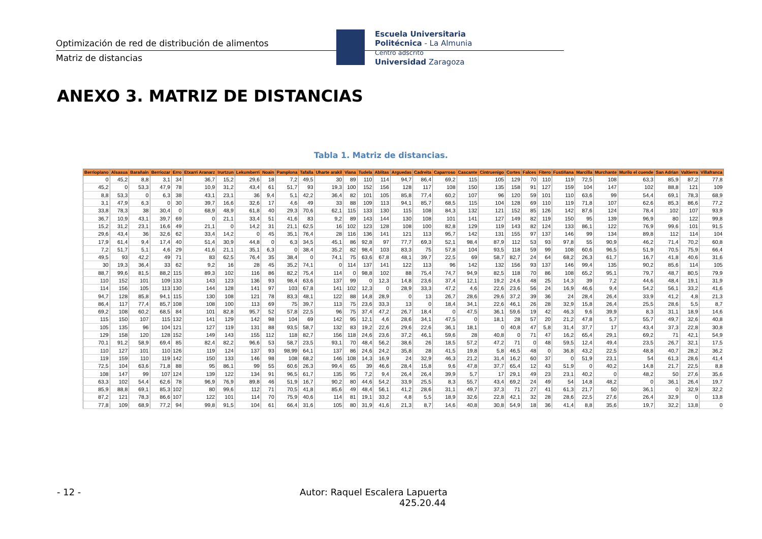Optimización de red de distribución de alimentos
Matriz de distancias
Escuela Universitaria
Politécnica - La Almunia
Centro adscrito
Universidad Zaragoza
ANEXO 3. MATRIZ DE DISTANCIAS
Tabla 1. Matriz de distancias.
| Berrioplano | Alsasua | Barañain | Berriozar | Erro | Etxarri Aranarz | Irurtzun | Lekumberri | Noain | Pamplona | Tafalla | Uharte arakil | Viana | Tudela | Ablitas | Arguedas | Cadreita | Caparroso | Cascante | Cintruenigo | Cortes | Falces | Fitero | Fustiñana | Marcilla | Murchante | Murilo el cuende | San Adrian | Valtierra | Villafranca |
| --- | --- | --- | --- | --- | --- | --- | --- | --- | --- | --- | --- | --- | --- | --- | --- | --- | --- | --- | --- | --- | --- | --- | --- | --- | --- | --- | --- | --- | --- |
| 0 | 45,2 | 8,8 | 3,1 | 34 | 36,7 | 15,2 | 29,6 | 18 | 7,2 | 49,5 | 30 | 89 | 110 | 114 | 94,7 | 86,4 | 69,2 | 115 | 105 | 129 | 70 | 110 | 119 | 72,5 | 108 | 63,3 | 85,9 | 87,2 | 77,8 |
| 45,2 | 0 | 53,3 | 47,9 | 78 | 10,9 | 31,2 | 43,4 | 61 | 51,7 | 93 | 19,3 | 100 | 152 | 156 | 128 | 117 | 108 | 150 | 135 | 158 | 91 | 127 | 159 | 104 | 147 | 102 | 88,8 | 121 | 109 |
| 8,8 | 53,3 | 0 | 6,3 | 38 | 43,1 | 23,1 | 36 | 9,4 | 5,1 | 42,2 | 36,4 | 82 | 101 | 105 | 85,8 | 77,4 | 60,2 | 107 | 96 | 120 | 59 | 101 | 110 | 63,6 | 99 | 54,4 | 69,1 | 78,3 | 68,9 |
| 3,1 | 47,9 | 6,3 | 0 | 30 | 39,7 | 16,6 | 32,6 | 17 | 4,6 | 49 | 33 | 88 | 109 | 113 | 94,1 | 85,7 | 68,5 | 115 | 104 | 128 | 69 | 110 | 119 | 71,8 | 107 | 62,6 | 85,3 | 86,6 | 77,2 |
| 33,8 | 78,3 | 38 | 30,4 | 0 | 68,9 | 48,9 | 61,8 | 40 | 29,3 | 70,6 | 62,1 | 115 | 133 | 130 | 115 | 108 | 84,3 | 132 | 121 | 152 | 85 | 126 | 142 | 87,6 | 124 | 78,4 | 102 | 107 | 93,9 |
| 36,7 | 10,9 | 43,1 | 39,7 | 69 | 0 | 21,1 | 33,4 | 51 | 41,6 | 83 | 9,2 | 89 | 143 | 144 | 130 | 108 | 101 | 141 | 127 | 149 | 82 | 119 | 150 | 95 | 139 | 96,9 | 80 | 122 | 99,8 |
| 15,2 | 31,2 | 23,1 | 16,6 | 49 | 21,1 | 0 | 14,2 | 31 | 21,1 | 62,5 | 16 | 102 | 123 | 128 | 108 | 100 | 82,8 | 129 | 119 | 143 | 82 | 124 | 133 | 86,1 | 122 | 76,9 | 99,6 | 101 | 91,5 |
| 29,6 | 43,4 | 36 | 32,6 | 62 | 33,4 | 14,2 | 0 | 45 | 35,1 | 76,4 | 28 | 116 | 136 | 141 | 121 | 113 | 95,7 | 142 | 131 | 155 | 97 | 137 | 146 | 99 | 134 | 89,8 | 112 | 114 | 104 |
| 17,9 | 61,4 | 9,4 | 17,4 | 40 | 51,4 | 30,9 | 44,8 | 0 | 6,3 | 34,5 | 45,1 | 86 | 92,8 | 97 | 77,7 | 69,3 | 52,1 | 98,4 | 87,9 | 112 | 53 | 93 | 97,8 | 55 | 90,9 | 46,2 | 71,4 | 70,2 | 60,8 |
| 7,2 | 51,7 | 5,1 | 4,6 | 29 | 41,6 | 21,1 | 35,1 | 6,3 | 0 | 38,4 | 35,2 | 82 | 98,4 | 103 | 83,3 | 75 | 57,8 | 104 | 93,5 | 118 | 59 | 99 | 108 | 60,6 | 96,5 | 51,9 | 70,5 | 75,9 | 66,4 |
| 49,5 | 93 | 42,2 | 49 | 71 | 83 | 62,5 | 76,4 | 35 | 38,4 | 0 | 74,1 | 75 | 63,6 | 67,8 | 48,1 | 39,7 | 22,5 | 69 | 58,7 | 82,7 | 24 | 64 | 68,2 | 26,3 | 61,7 | 16,7 | 41,8 | 40,6 | 31,6 |
| 30 | 19,3 | 36,4 | 33 | 62 | 9,2 | 16 | 28 | 45 | 35,2 | 74,1 | 0 | 114 | 137 | 141 | 122 | 113 | 96 | 142 | 132 | 156 | 93 | 137 | 146 | 99,4 | 135 | 90,2 | 85,6 | 114 | 105 |
| 88,7 | 99,6 | 81,5 | 88,2 | 115 | 89,3 | 102 | 116 | 86 | 82,2 | 75,4 | 114 | 0 | 98,8 | 102 | 88 | 75,4 | 74,7 | 94,9 | 82,5 | 118 | 70 | 86 | 108 | 65,2 | 95,1 | 79,7 | 48,7 | 80,5 | 79,9 |
| 110 | 152 | 101 | 109 | 133 | 143 | 123 | 136 | 93 | 98,4 | 63,6 | 137 | 99 | 0 | 12,3 | 14,8 | 23,6 | 37,4 | 12,1 | 19,2 | 24,6 | 48 | 25 | 14,3 | 39 | 7,2 | 44,6 | 48,4 | 19,1 | 31,9 |
| 114 | 156 | 105 | 113 | 130 | 144 | 128 | 141 | 97 | 103 | 67,8 | 141 | 102 | 12,3 | 0 | 28,9 | 33,3 | 47,2 | 4,6 | 22,6 | 23,6 | 56 | 24 | 16,9 | 46,6 | 9,4 | 54,2 | 56,1 | 33,2 | 41,6 |
| 94,7 | 128 | 85,8 | 94,1 | 115 | 130 | 108 | 121 | 78 | 83,3 | 48,1 | 122 | 88 | 14,8 | 28,9 | 0 | 13 | 26,7 | 28,6 | 29,6 | 37,2 | 39 | 36 | 24 | 28,4 | 26,4 | 33,9 | 41,2 | 4,8 | 21,3 |
| 86,4 | 117 | 77,4 | 85,7 | 108 | 108 | 100 | 113 | 69 | 75 | 39,7 | 113 | 75 | 23,6 | 33,3 | 13 | 0 | 18,4 | 34,1 | 22,6 | 46,1 | 26 | 28 | 32,9 | 15,8 | 26,4 | 25,5 | 28,6 | 5,5 | 8,7 |
| 69,2 | 108 | 60,2 | 68,5 | 84 | 101 | 82,8 | 95,7 | 52 | 57,8 | 22,5 | 96 | 75 | 37,4 | 47,2 | 26,7 | 18,4 | 0 | 47,5 | 36,1 | 59,6 | 19 | 42 | 46,3 | 9,6 | 39,9 | 8,3 | 31,1 | 18,9 | 14,6 |
| 115 | 150 | 107 | 115 | 132 | 141 | 129 | 142 | 98 | 104 | 69 | 142 | 95 | 12,1 | 4,6 | 28,6 | 34,1 | 47,5 | 0 | 18,1 | 28 | 57 | 20 | 21,2 | 47,8 | 5,7 | 55,7 | 49,7 | 32,6 | 40,8 |
| 105 | 135 | 96 | 104 | 121 | 127 | 119 | 131 | 88 | 93,5 | 58,7 | 132 | 83 | 19,2 | 22,6 | 29,6 | 22,6 | 36,1 | 18,1 | 0 | 40,8 | 47 | 5,8 | 31,4 | 37,7 | 17 | 43,4 | 37,3 | 22,8 | 30,8 |
| 129 | 158 | 120 | 128 | 152 | 149 | 143 | 155 | 112 | 118 | 82,7 | 156 | 118 | 24,6 | 23,6 | 37,2 | 46,1 | 59,6 | 28 | 40,8 | 0 | 71 | 47 | 16,2 | 65,4 | 29,1 | 69,2 | 71 | 42,1 | 54,9 |
| 70,1 | 91,2 | 58,9 | 69,4 | 85 | 82,4 | 82,2 | 96,6 | 53 | 58,7 | 23,5 | 93,1 | 70 | 48,4 | 56,2 | 38,6 | 26 | 18,5 | 57,2 | 47,2 | 71 | 0 | 48 | 59,5 | 12,4 | 49,4 | 23,5 | 26,7 | 32,1 | 17,5 |
| 110 | 127 | 101 | 110 | 126 | 119 | 124 | 137 | 93 | 98,99 | 64,1 | 137 | 86 | 24,6 | 24,2 | 35,8 | 28 | 41,5 | 19,8 | 5,8 | 46,5 | 48 | 0 | 36,8 | 43,2 | 22,5 | 48,8 | 40,7 | 28,2 | 36,2 |
| 119 | 159 | 110 | 119 | 142 | 150 | 133 | 146 | 98 | 108 | 68,2 | 146 | 108 | 14,3 | 16,9 | 24 | 32,9 | 46,3 | 21,2 | 31,4 | 16,2 | 60 | 37 | 0 | 51,9 | 23,1 | 54 | 61,3 | 28,6 | 41,4 |
| 72,5 | 104 | 63,6 | 71,8 | 88 | 95 | 86,1 | 99 | 55 | 60,6 | 26,3 | 99,4 | 65 | 39 | 46,6 | 28,4 | 15,8 | 9,6 | 47,8 | 37,7 | 65,4 | 12 | 43 | 51,9 | 0 | 40,2 | 14,8 | 21,7 | 22,5 | 8,8 |
| 108 | 147 | 99 | 107 | 124 | 139 | 122 | 134 | 91 | 96,5 | 61,7 | 135 | 95 | 7,2 | 9,4 | 26,4 | 26,4 | 39,9 | 5,7 | 17 | 29,1 | 49 | 23 | 23,1 | 40,2 | 0 | 48,2 | 50 | 27,6 | 35,6 |
| 63,3 | 102 | 54,4 | 62,6 | 78 | 96,9 | 76,9 | 89,8 | 46 | 51,9 | 16,7 | 90,2 | 80 | 44,6 | 54,2 | 33,9 | 25,5 | 8,3 | 55,7 | 43,4 | 69,2 | 24 | 49 | 54 | 14,8 | 48,2 | 0 | 36,1 | 26,4 | 19,7 |
| 85,9 | 88,8 | 69,1 | 85,3 | 102 | 80 | 99,6 | 112 | 71 | 70,5 | 41,8 | 85,6 | 49 | 48,4 | 56,1 | 41,2 | 28,6 | 31,1 | 49,7 | 37,3 | 71 | 27 | 41 | 61,3 | 21,7 | 50 | 36,1 | 0 | 32,9 | 32,2 |
| 87,2 | 121 | 78,3 | 86,6 | 107 | 122 | 101 | 114 | 70 | 75,9 | 40,6 | 114 | 81 | 19,1 | 33,2 | 4,8 | 5,5 | 18,9 | 32,6 | 22,8 | 42,1 | 32 | 28 | 28,6 | 22,5 | 27,6 | 26,4 | 32,9 | 0 | 13,8 |
| 77,8 | 109 | 68,9 | 77,2 | 94 | 99,8 | 91,5 | 104 | 61 | 66,4 | 31,6 | 105 | 80 | 31,9 | 41,6 | 21,3 | 8,7 | 14,6 | 40,8 | 30,8 | 54,9 | 18 | 36 | 41,4 | 8,8 | 35,6 | 19,7 | 32,2 | 13,8 | 0 |
- 12 -
Autor: Raquel Escalera Lapuerta
425.20.44